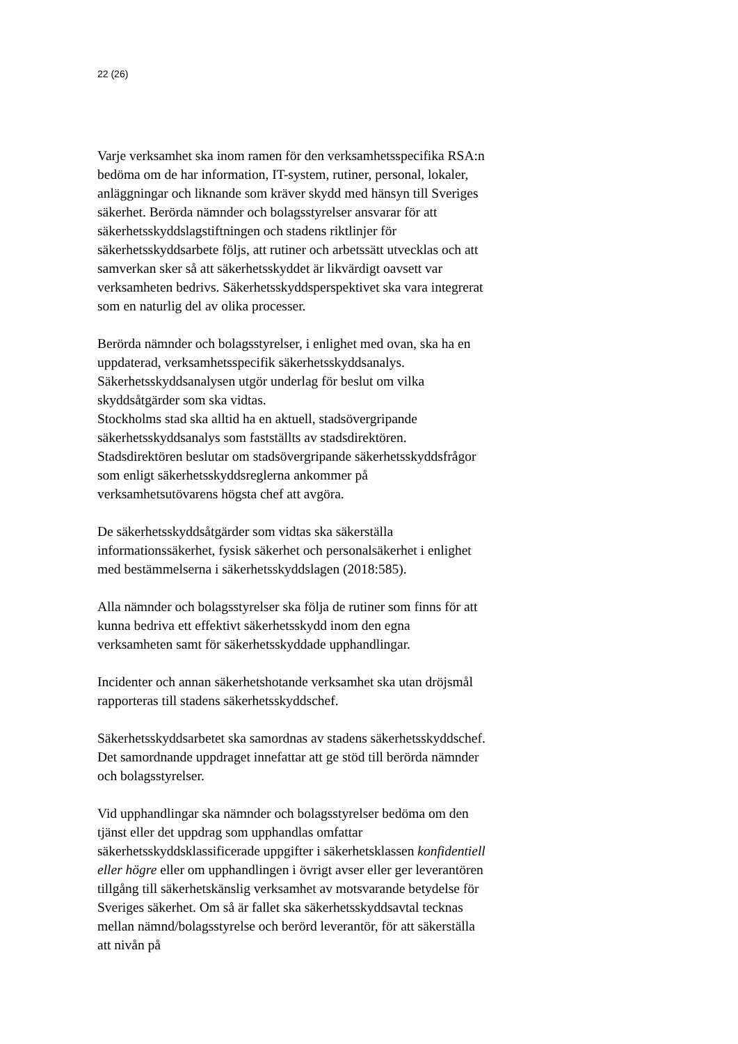22 (26)
Varje verksamhet ska inom ramen för den verksamhetsspecifika RSA:n bedöma om de har information, IT-system, rutiner, personal, lokaler, anläggningar och liknande som kräver skydd med hänsyn till Sveriges säkerhet. Berörda nämnder och bolagsstyrelser ansvarar för att säkerhetsskyddslagstiftningen och stadens riktlinjer för säkerhetsskyddsarbete följs, att rutiner och arbetssätt utvecklas och att samverkan sker så att säkerhetsskyddet är likvärdigt oavsett var verksamheten bedrivs. Säkerhetsskyddsperspektivet ska vara integrerat som en naturlig del av olika processer.
Berörda nämnder och bolagsstyrelser, i enlighet med ovan, ska ha en uppdaterad, verksamhetsspecifik säkerhetsskyddsanalys. Säkerhetsskyddsanalysen utgör underlag för beslut om vilka skyddsåtgärder som ska vidtas.
Stockholms stad ska alltid ha en aktuell, stadsövergripande säkerhetsskyddsanalys som fastställts av stadsdirektören. Stadsdirektören beslutar om stadsövergripande säkerhetsskyddsfrågor som enligt säkerhetsskyddsreglerna ankommer på verksamhetsutövarens högsta chef att avgöra.
De säkerhetsskyddsåtgärder som vidtas ska säkerställa informationssäkerhet, fysisk säkerhet och personalsäkerhet i enlighet med bestämmelserna i säkerhetsskyddslagen (2018:585).
Alla nämnder och bolagsstyrelser ska följa de rutiner som finns för att kunna bedriva ett effektivt säkerhetsskydd inom den egna verksamheten samt för säkerhetsskyddade upphandlingar.
Incidenter och annan säkerhetshotande verksamhet ska utan dröjsmål rapporteras till stadens säkerhetsskyddschef.
Säkerhetsskyddsarbetet ska samordnas av stadens säkerhetsskyddschef. Det samordnande uppdraget innefattar att ge stöd till berörda nämnder och bolagsstyrelser.
Vid upphandlingar ska nämnder och bolagsstyrelser bedöma om den tjänst eller det uppdrag som upphandlas omfattar säkerhetsskyddsklassificerade uppgifter i säkerhetsklassen konfidentiell eller högre eller om upphandlingen i övrigt avser eller ger leverantören tillgång till säkerhetskänslig verksamhet av motsvarande betydelse för Sveriges säkerhet. Om så är fallet ska säkerhetsskyddsavtal tecknas mellan nämnd/bolagsstyrelse och berörd leverantör, för att säkerställa att nivån på